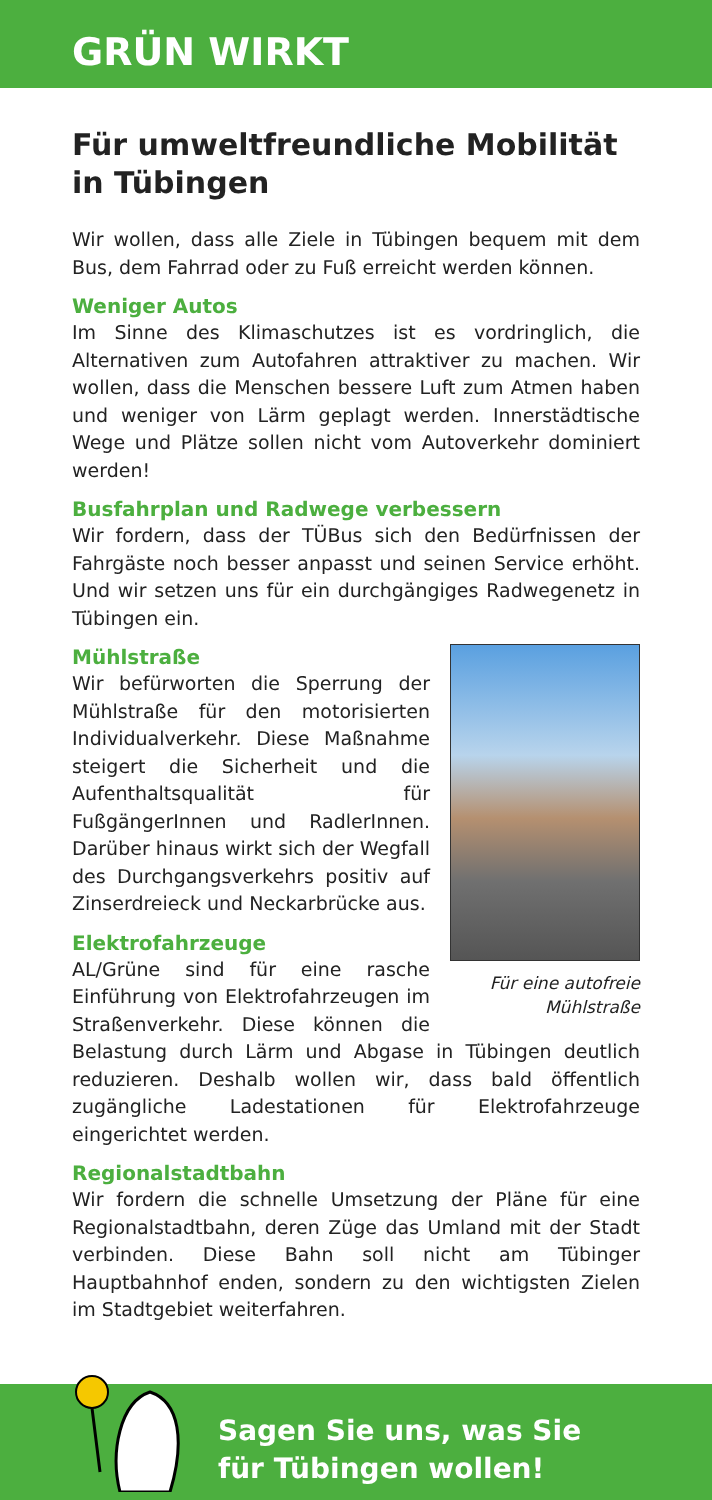GRÜN WIRKT
Für umweltfreundliche Mobilität in Tübingen
Wir wollen, dass alle Ziele in Tübingen bequem mit dem Bus, dem Fahrrad oder zu Fuß erreicht werden können.
Weniger Autos
Im Sinne des Klimaschutzes ist es vordringlich, die Alternativen zum Autofahren attraktiver zu machen. Wir wollen, dass die Menschen bessere Luft zum Atmen haben und weniger von Lärm geplagt werden. Innerstädtische Wege und Plätze sollen nicht vom Autoverkehr dominiert werden!
Busfahrplan und Radwege verbessern
Wir fordern, dass der TÜBus sich den Bedürfnissen der Fahrgäste noch besser anpasst und seinen Service erhöht. Und wir setzen uns für ein durchgängiges Radwegenetz in Tübingen ein.
Für eine autofreie Mühlstraße
Mühlstraße
Wir befürworten die Sperrung der Mühlstraße für den motorisierten Individualverkehr. Diese Maßnahme steigert die Sicherheit und die Aufenthaltsqualität für FußgängerInnen und RadlerInnen. Darüber hinaus wirkt sich der Wegfall des Durchgangsverkehrs positiv auf Zinserdreieck und Neckarbrücke aus.
Elektrofahrzeuge
AL/Grüne sind für eine rasche Einführung von Elektrofahrzeugen im Straßenverkehr. Diese können die Belastung durch Lärm und Abgase in Tübingen deutlich reduzieren. Deshalb wollen wir, dass bald öffentlich zugängliche Ladestationen für Elektrofahrzeuge eingerichtet werden.
Regionalstadtbahn
Wir fordern die schnelle Umsetzung der Pläne für eine Regionalstadtbahn, deren Züge das Umland mit der Stadt verbinden. Diese Bahn soll nicht am Tübinger Hauptbahnhof enden, sondern zu den wichtigsten Zielen im Stadtgebiet weiterfahren.
Sagen Sie uns, was Sie
für Tübingen wollen!